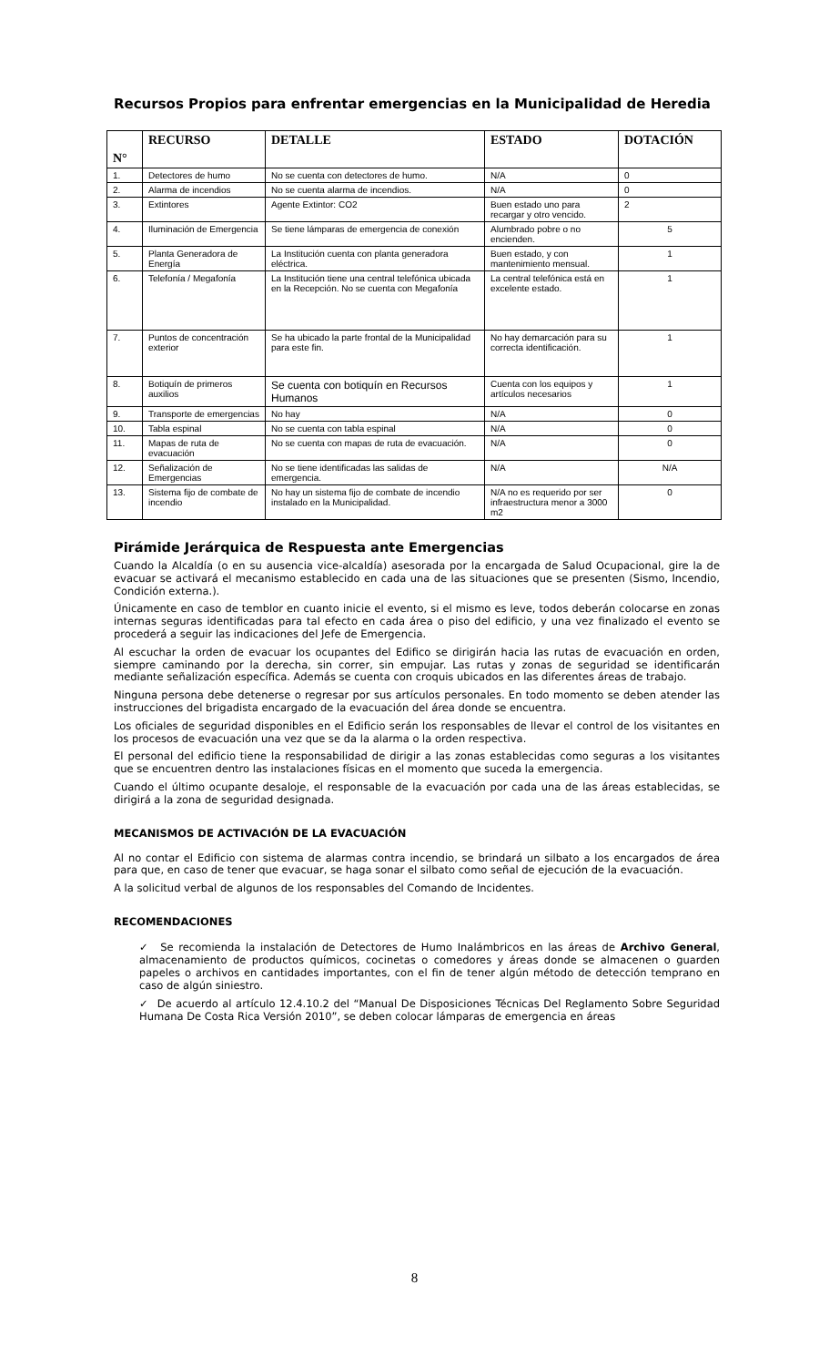Recursos Propios para enfrentar emergencias en la Municipalidad de Heredia
| N° | RECURSO | DETALLE | ESTADO | DOTACIÓN |
| --- | --- | --- | --- | --- |
| 1. | Detectores de humo | No se cuenta con detectores de humo. | N/A | 0 |
| 2. | Alarma de incendios | No se cuenta alarma de incendios. | N/A | 0 |
| 3. | Extintores | Agente Extintor: CO2 | Buen estado uno para recargar y otro vencido. | 2 |
| 4. | Iluminación de Emergencia | Se tiene lámparas de emergencia de conexión | Alumbrado pobre o no encienden. | 5 |
| 5. | Planta Generadora de Energía | La Institución cuenta con planta generadora eléctrica. | Buen estado, y con mantenimiento mensual. | 1 |
| 6. | Telefonía / Megafonía | La Institución tiene una central telefónica ubicada en la Recepción. No se cuenta con Megafonía | La central telefónica está en excelente estado. | 1 |
| 7. | Puntos de concentración exterior | Se ha ubicado la parte frontal de la Municipalidad para este fin. | No hay demarcación para su correcta identificación. | 1 |
| 8. | Botiquín de primeros auxilios | Se cuenta con botiquín en Recursos Humanos | Cuenta con los equipos y artículos necesarios | 1 |
| 9. | Transporte de emergencias | No hay | N/A | 0 |
| 10. | Tabla espinal | No se cuenta con tabla espinal | N/A | 0 |
| 11. | Mapas de ruta de evacuación | No se cuenta con mapas de ruta de evacuación. | N/A | 0 |
| 12. | Señalización de Emergencias | No se tiene identificadas las salidas de emergencia. | N/A | N/A |
| 13. | Sistema fijo de combate de incendio | No hay un sistema fijo de combate de incendio instalado en la Municipalidad. | N/A no es requerido por ser infraestructura menor a 3000 m2 | 0 |
Pirámide Jerárquica de Respuesta ante Emergencias
Cuando la Alcaldía (o en su ausencia vice-alcaldía) asesorada por la encargada de Salud Ocupacional, gire la de evacuar se activará el mecanismo establecido en cada una de las situaciones que se presenten (Sismo, Incendio, Condición externa.).
Únicamente en caso de temblor en cuanto inicie el evento, si el mismo es leve, todos deberán colocarse en zonas internas seguras identificadas para tal efecto en cada área o piso del edificio, y una vez finalizado el evento se procederá a seguir las indicaciones del Jefe de Emergencia.
Al escuchar la orden de evacuar los ocupantes del Edifico se dirigirán hacia las rutas de evacuación en orden, siempre caminando por la derecha, sin correr, sin empujar. Las rutas y zonas de seguridad se identificarán mediante señalización específica. Además se cuenta con croquis ubicados en las diferentes áreas de trabajo.
Ninguna persona debe detenerse o regresar por sus artículos personales. En todo momento se deben atender las instrucciones del brigadista encargado de la evacuación del área donde se encuentra.
Los oficiales de seguridad disponibles en el Edificio serán los responsables de llevar el control de los visitantes en los procesos de evacuación una vez que se da la alarma o la orden respectiva.
El personal del edificio tiene la responsabilidad de dirigir a las zonas establecidas como seguras a los visitantes que se encuentren dentro las instalaciones físicas en el momento que suceda la emergencia.
Cuando el último ocupante desaloje, el responsable de la evacuación por cada una de las áreas establecidas, se dirigirá a la zona de seguridad designada.
MECANISMOS DE ACTIVACIÓN DE LA EVACUACIÓN
Al no contar el Edificio con sistema de alarmas contra incendio, se brindará un silbato a los encargados de área para que, en caso de tener que evacuar, se haga sonar el silbato como señal de ejecución de la evacuación.
A la solicitud verbal de algunos de los responsables del Comando de Incidentes.
RECOMENDACIONES
✓ Se recomienda la instalación de Detectores de Humo Inalámbricos en las áreas de Archivo General, almacenamiento de productos químicos, cocinetas o comedores y áreas donde se almacenen o guarden papeles o archivos en cantidades importantes, con el fin de tener algún método de detección temprano en caso de algún siniestro.
✓ De acuerdo al artículo 12.4.10.2 del “Manual De Disposiciones Técnicas Del Reglamento Sobre Seguridad Humana De Costa Rica Versión 2010”, se deben colocar lámparas de emergencia en áreas
8